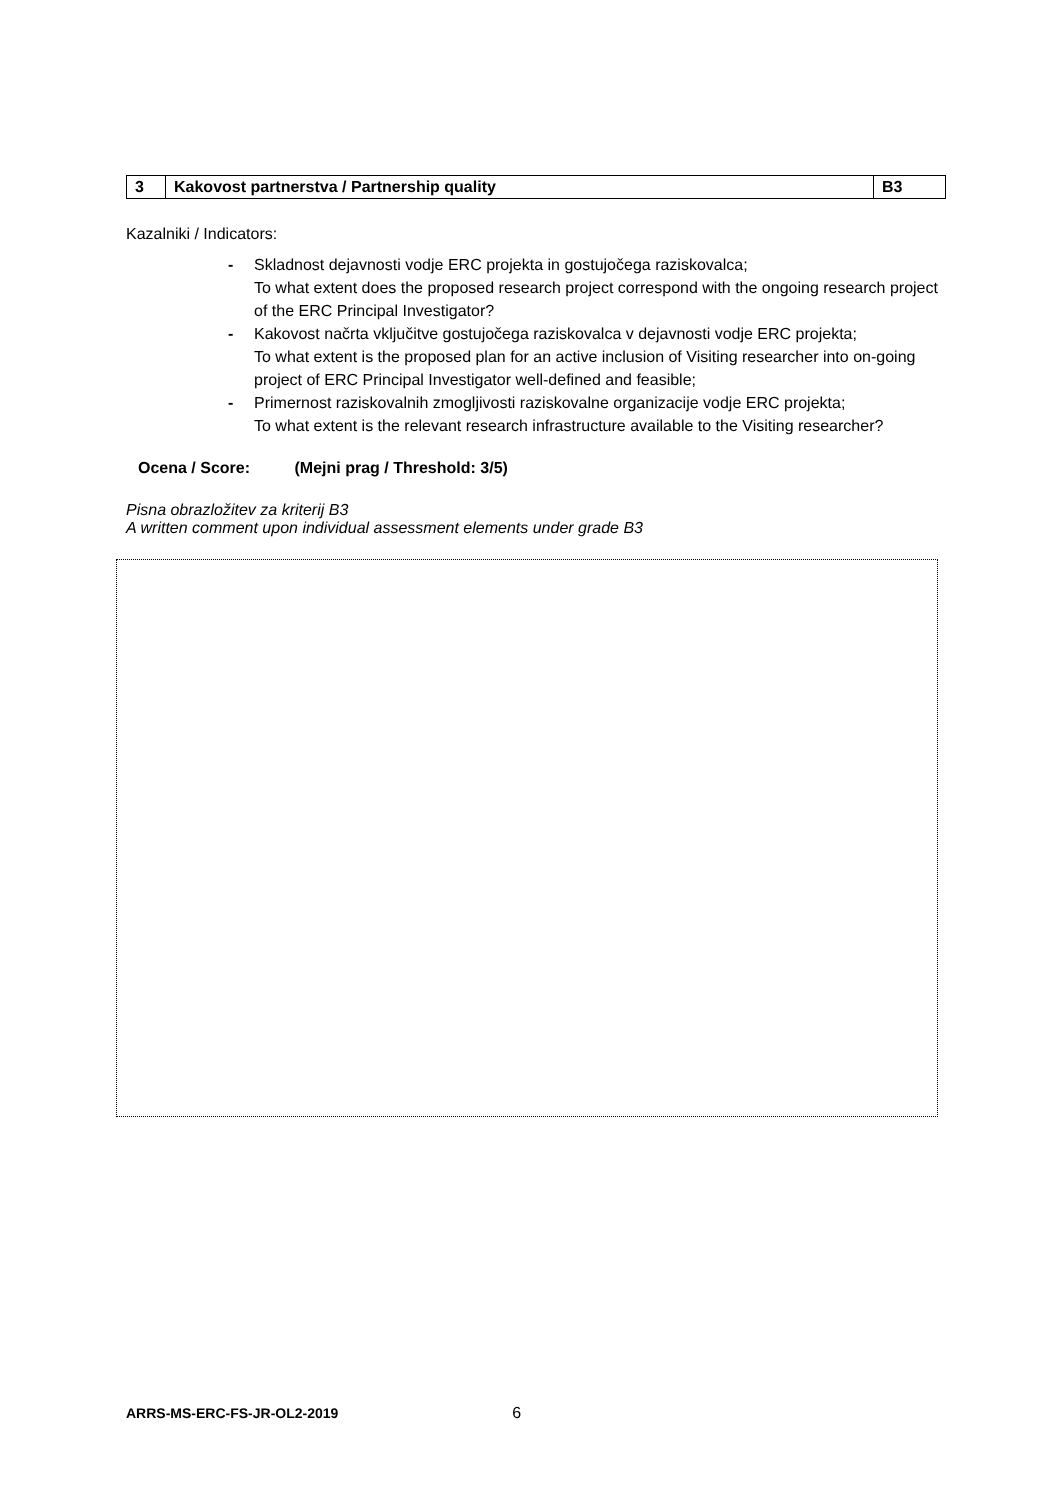| 3 | Kakovost partnerstva / Partnership quality | B3 |
Kazalniki / Indicators:
- Skladnost dejavnosti vodje ERC projekta in gostujočega raziskovalca;
To what extent does the proposed research project correspond with the ongoing research project of the ERC Principal Investigator?
- Kakovost načrta vključitve gostujočega raziskovalca v dejavnosti vodje ERC projekta;
To what extent is the proposed plan for an active inclusion of Visiting researcher into on-going project of ERC Principal Investigator well-defined and feasible;
- Primernost raziskovalnih zmogljivosti raziskovalne organizacije vodje ERC projekta;
To what extent is the relevant research infrastructure available to the Visiting researcher?
Ocena / Score: (Mejni prag / Threshold: 3/5)
Pisna obrazložitev za kriterij B3
A written comment upon individual assessment elements under grade B3
ARRS-MS-ERC-FS-JR-OL2-2019 6